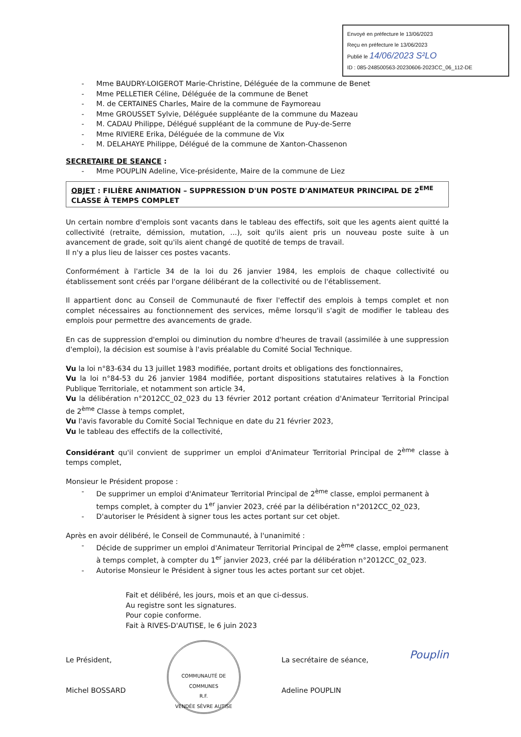Envoyé en préfecture le 13/06/2023
Reçu en préfecture le 13/06/2023
Publié le 14/06/2023 S²LO
ID : 085-248500563-20230606-2023CC_06_112-DE
Mme BAUDRY-LOIGEROT Marie-Christine, Déléguée de la commune de Benet
Mme PELLETIER Céline, Déléguée de la commune de Benet
M. de CERTAINES Charles, Maire de la commune de Faymoreau
Mme GROUSSET Sylvie, Déléguée suppléante de la commune du Mazeau
M. CADAU Philippe, Délégué suppléant de la commune de Puy-de-Serre
Mme RIVIERE Erika, Déléguée de la commune de Vix
M. DELAHAYE Philippe, Délégué de la commune de Xanton-Chassenon
SECRETAIRE DE SEANCE :
Mme POUPLIN Adeline, Vice-présidente, Maire de la commune de Liez
OBJET : FILIÈRE ANIMATION – SUPPRESSION D'UN POSTE D'ANIMATEUR PRINCIPAL DE 2<sup>EME</sup> CLASSE À TEMPS COMPLET
Un certain nombre d'emplois sont vacants dans le tableau des effectifs, soit que les agents aient quitté la collectivité (retraite, démission, mutation, ...), soit qu'ils aient pris un nouveau poste suite à un avancement de grade, soit qu'ils aient changé de quotité de temps de travail.
Il n'y a plus lieu de laisser ces postes vacants.
Conformément à l'article 34 de la loi du 26 janvier 1984, les emplois de chaque collectivité ou établissement sont créés par l'organe délibérant de la collectivité ou de l'établissement.
Il appartient donc au Conseil de Communauté de fixer l'effectif des emplois à temps complet et non complet nécessaires au fonctionnement des services, même lorsqu'il s'agit de modifier le tableau des emplois pour permettre des avancements de grade.
En cas de suppression d'emploi ou diminution du nombre d'heures de travail (assimilée à une suppression d'emploi), la décision est soumise à l'avis préalable du Comité Social Technique.
Vu la loi n°83-634 du 13 juillet 1983 modifiée, portant droits et obligations des fonctionnaires,
Vu la loi n°84-53 du 26 janvier 1984 modifiée, portant dispositions statutaires relatives à la Fonction Publique Territoriale, et notamment son article 34,
Vu la délibération n°2012CC_02_023 du 13 février 2012 portant création d'Animateur Territorial Principal de 2<sup>ème</sup> Classe à temps complet,
Vu l'avis favorable du Comité Social Technique en date du 21 février 2023,
Vu le tableau des effectifs de la collectivité,
Considérant qu'il convient de supprimer un emploi d'Animateur Territorial Principal de 2<sup>ème</sup> classe à temps complet,
Monsieur le Président propose :
De supprimer un emploi d'Animateur Territorial Principal de 2<sup>ème</sup> classe, emploi permanent à temps complet, à compter du 1<sup>er</sup> janvier 2023, créé par la délibération n°2012CC_02_023,
D'autoriser le Président à signer tous les actes portant sur cet objet.
Après en avoir délibéré, le Conseil de Communauté, à l'unanimité :
Décide de supprimer un emploi d'Animateur Territorial Principal de 2<sup>ème</sup> classe, emploi permanent à temps complet, à compter du 1<sup>er</sup> janvier 2023, créé par la délibération n°2012CC_02_023.
Autorise Monsieur le Président à signer tous les actes portant sur cet objet.
Fait et délibéré, les jours, mois et an que ci-dessus.
Au registre sont les signatures.
Pour copie conforme.
Fait à RIVES-D'AUTISE, le 6 juin 2023
Le Président,
Michel BOSSARD
COMMUNAUTÉ DE COMMUNES
R.F.
VENDÉE SÈVRE AUTISE
La secrétaire de séance,
Adeline POUPLIN
Pouplin